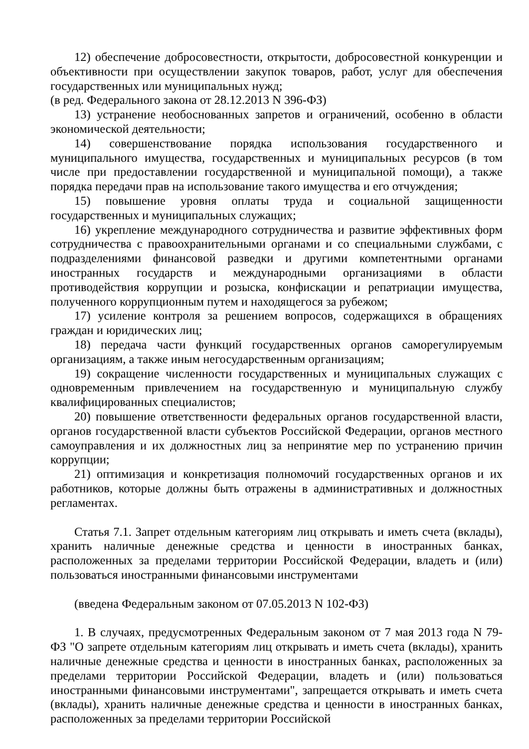12) обеспечение добросовестности, открытости, добросовестной конкуренции и объективности при осуществлении закупок товаров, работ, услуг для обеспечения государственных или муниципальных нужд;
(в ред. Федерального закона от 28.12.2013 N 396-ФЗ)
13) устранение необоснованных запретов и ограничений, особенно в области экономической деятельности;
14) совершенствование порядка использования государственного и муниципального имущества, государственных и муниципальных ресурсов (в том числе при предоставлении государственной и муниципальной помощи), а также порядка передачи прав на использование такого имущества и его отчуждения;
15) повышение уровня оплаты труда и социальной защищенности государственных и муниципальных служащих;
16) укрепление международного сотрудничества и развитие эффективных форм сотрудничества с правоохранительными органами и со специальными службами, с подразделениями финансовой разведки и другими компетентными органами иностранных государств и международными организациями в области противодействия коррупции и розыска, конфискации и репатриации имущества, полученного коррупционным путем и находящегося за рубежом;
17) усиление контроля за решением вопросов, содержащихся в обращениях граждан и юридических лиц;
18) передача части функций государственных органов саморегулируемым организациям, а также иным негосударственным организациям;
19) сокращение численности государственных и муниципальных служащих с одновременным привлечением на государственную и муниципальную службу квалифицированных специалистов;
20) повышение ответственности федеральных органов государственной власти, органов государственной власти субъектов Российской Федерации, органов местного самоуправления и их должностных лиц за непринятие мер по устранению причин коррупции;
21) оптимизация и конкретизация полномочий государственных органов и их работников, которые должны быть отражены в административных и должностных регламентах.
Статья 7.1. Запрет отдельным категориям лиц открывать и иметь счета (вклады), хранить наличные денежные средства и ценности в иностранных банках, расположенных за пределами территории Российской Федерации, владеть и (или) пользоваться иностранными финансовыми инструментами
(введена Федеральным законом от 07.05.2013 N 102-ФЗ)
1. В случаях, предусмотренных Федеральным законом от 7 мая 2013 года N 79-ФЗ "О запрете отдельным категориям лиц открывать и иметь счета (вклады), хранить наличные денежные средства и ценности в иностранных банках, расположенных за пределами территории Российской Федерации, владеть и (или) пользоваться иностранными финансовыми инструментами", запрещается открывать и иметь счета (вклады), хранить наличные денежные средства и ценности в иностранных банках, расположенных за пределами территории Российской